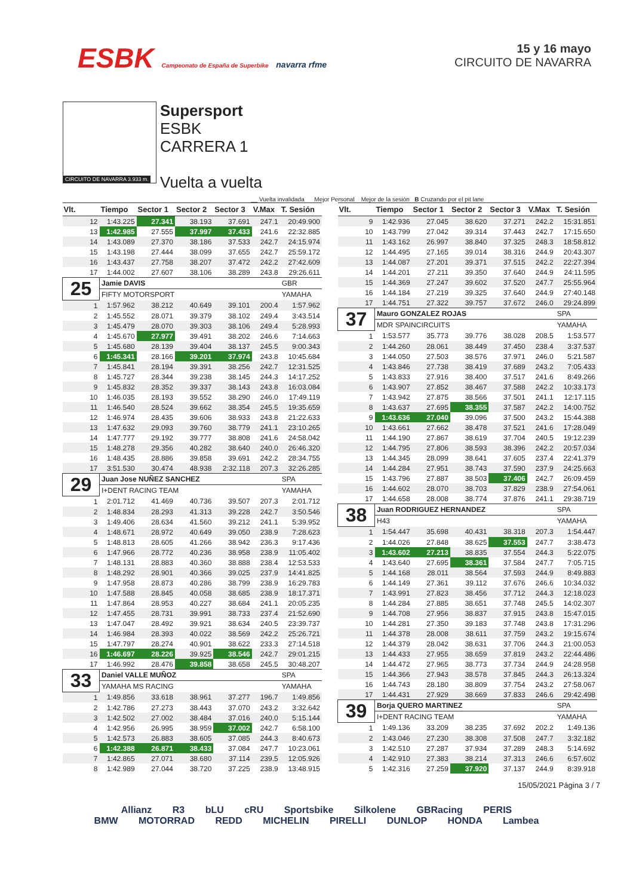ESBK Campeonato de España de Superbike navarra rfme
15 y 16 mayo
CIRCUITO DE NAVARRA
CIRCUITO DE NAVARRA 3.933 m.
Supersport
ESBK
CARRERA 1
Vuelta a vuelta
__ Vuelta invalidada Mejor Personal Mejor de la sesión B Cruzando por el pit lane
| Vlt. | Tiempo | Sector 1 | Sector 2 | Sector 3 | V.Max | T. Sesión |
| --- | --- | --- | --- | --- | --- | --- |
| 12 | 1:43.225 | 27.341 | 38.193 | 37.691 | 247.1 | 20:49.900 |
| 13 | 1:42.985 | 27.555 | 37.997 | 37.433 | 241.6 | 22:32.885 |
| 14 | 1:43.089 | 27.370 | 38.186 | 37.533 | 242.7 | 24:15.974 |
| 15 | 1:43.198 | 27.444 | 38.099 | 37.655 | 242.7 | 25:59.172 |
| 16 | 1:43.437 | 27.758 | 38.207 | 37.472 | 242.2 | 27:42.609 |
| 17 | 1:44.002 | 27.607 | 38.106 | 38.289 | 243.8 | 29:26.611 |
| 25 | Jamie DAVIS | | | | | GBR |
| | FIFTY MOTORSPORT | | | | | YAMAHA |
| 1 | 1:57.962 | 38.212 | 40.649 | 39.101 | 200.4 | 1:57.962 |
| 2 | 1:45.552 | 28.071 | 39.379 | 38.102 | 249.4 | 3:43.514 |
| 3 | 1:45.479 | 28.070 | 39.303 | 38.106 | 249.4 | 5:28.993 |
| 4 | 1:45.670 | 27.977 | 39.491 | 38.202 | 246.6 | 7:14.663 |
| 5 | 1:45.680 | 28.139 | 39.404 | 38.137 | 245.5 | 9:00.343 |
| 6 | 1:45.341 | 28.166 | 39.201 | 37.974 | 243.8 | 10:45.684 |
| 7 | 1:45.841 | 28.194 | 39.391 | 38.256 | 242.7 | 12:31.525 |
| 8 | 1:45.727 | 28.344 | 39.238 | 38.145 | 244.3 | 14:17.252 |
| 9 | 1:45.832 | 28.352 | 39.337 | 38.143 | 243.8 | 16:03.084 |
| 10 | 1:46.035 | 28.193 | 39.552 | 38.290 | 246.0 | 17:49.119 |
| 11 | 1:46.540 | 28.524 | 39.662 | 38.354 | 245.5 | 19:35.659 |
| 12 | 1:46.974 | 28.435 | 39.606 | 38.933 | 243.8 | 21:22.633 |
| 13 | 1:47.632 | 29.093 | 39.760 | 38.779 | 241.1 | 23:10.265 |
| 14 | 1:47.777 | 29.192 | 39.777 | 38.808 | 241.6 | 24:58.042 |
| 15 | 1:48.278 | 29.356 | 40.282 | 38.640 | 240.0 | 26:46.320 |
| 16 | 1:48.435 | 28.886 | 39.858 | 39.691 | 242.2 | 28:34.755 |
| 17 | 3:51.530 | 30.474 | 48.938 | 2:32.118 | 207.3 | 32:26.285 |
| 29 | Juan Jose NUÑEZ SANCHEZ | | | | | SPA |
| | I+DENT RACING TEAM | | | | | YAMAHA |
| 1 | 2:01.712 | 41.469 | 40.736 | 39.507 | 207.3 | 2:01.712 |
| 2 | 1:48.834 | 28.293 | 41.313 | 39.228 | 242.7 | 3:50.546 |
| 3 | 1:49.406 | 28.634 | 41.560 | 39.212 | 241.1 | 5:39.952 |
| 4 | 1:48.671 | 28.972 | 40.649 | 39.050 | 238.9 | 7:28.623 |
| 5 | 1:48.813 | 28.605 | 41.266 | 38.942 | 236.3 | 9:17.436 |
| 6 | 1:47.966 | 28.772 | 40.236 | 38.958 | 238.9 | 11:05.402 |
| 7 | 1:48.131 | 28.883 | 40.360 | 38.888 | 238.4 | 12:53.533 |
| 8 | 1:48.292 | 28.901 | 40.366 | 39.025 | 237.9 | 14:41.825 |
| 9 | 1:47.958 | 28.873 | 40.286 | 38.799 | 238.9 | 16:29.783 |
| 10 | 1:47.588 | 28.845 | 40.058 | 38.685 | 238.9 | 18:17.371 |
| 11 | 1:47.864 | 28.953 | 40.227 | 38.684 | 241.1 | 20:05.235 |
| 12 | 1:47.455 | 28.731 | 39.991 | 38.733 | 237.4 | 21:52.690 |
| 13 | 1:47.047 | 28.492 | 39.921 | 38.634 | 240.5 | 23:39.737 |
| 14 | 1:46.984 | 28.393 | 40.022 | 38.569 | 242.2 | 25:26.721 |
| 15 | 1:47.797 | 28.274 | 40.901 | 38.622 | 233.3 | 27:14.518 |
| 16 | 1:46.697 | 28.226 | 39.925 | 38.546 | 242.7 | 29:01.215 |
| 17 | 1:46.992 | 28.476 | 39.858 | 38.658 | 245.5 | 30:48.207 |
| 33 | Daniel VALLE MUÑOZ | | | | | SPA |
| | YAMAHA MS RACING | | | | | YAMAHA |
| 1 | 1:49.856 | 33.618 | 38.961 | 37.277 | 196.7 | 1:49.856 |
| 2 | 1:42.786 | 27.273 | 38.443 | 37.070 | 243.2 | 3:32.642 |
| 3 | 1:42.502 | 27.002 | 38.484 | 37.016 | 240.0 | 5:15.144 |
| 4 | 1:42.956 | 26.995 | 38.959 | 37.002 | 242.7 | 6:58.100 |
| 5 | 1:42.573 | 26.883 | 38.605 | 37.085 | 244.3 | 8:40.673 |
| 6 | 1:42.388 | 26.871 | 38.433 | 37.084 | 247.7 | 10:23.061 |
| 7 | 1:42.865 | 27.071 | 38.680 | 37.114 | 239.5 | 12:05.926 |
| 8 | 1:42.989 | 27.044 | 38.720 | 37.225 | 238.9 | 13:48.915 |
| Vlt. | Tiempo | Sector 1 | Sector 2 | Sector 3 | V.Max | T. Sesión |
| --- | --- | --- | --- | --- | --- | --- |
| 9 | 1:42.936 | 27.045 | 38.620 | 37.271 | 242.2 | 15:31.851 |
| 10 | 1:43.799 | 27.042 | 39.314 | 37.443 | 242.7 | 17:15.650 |
| 11 | 1:43.162 | 26.997 | 38.840 | 37.325 | 248.3 | 18:58.812 |
| 12 | 1:44.495 | 27.165 | 39.014 | 38.316 | 244.9 | 20:43.307 |
| 13 | 1:44.087 | 27.201 | 39.371 | 37.515 | 242.2 | 22:27.394 |
| 14 | 1:44.201 | 27.211 | 39.350 | 37.640 | 244.9 | 24:11.595 |
| 15 | 1:44.369 | 27.247 | 39.602 | 37.520 | 247.7 | 25:55.964 |
| 16 | 1:44.184 | 27.219 | 39.325 | 37.640 | 244.9 | 27:40.148 |
| 17 | 1:44.751 | 27.322 | 39.757 | 37.672 | 246.0 | 29:24.899 |
| 37 | Mauro GONZALEZ ROJAS | | | | | SPA |
| | MDR SPAINCIRCUITS | | | | | YAMAHA |
| 1 | 1:53.577 | 35.773 | 39.776 | 38.028 | 208.5 | 1:53.577 |
| 2 | 1:44.260 | 28.061 | 38.449 | 37.450 | 238.4 | 3:37.537 |
| 3 | 1:44.050 | 27.503 | 38.576 | 37.971 | 246.0 | 5:21.587 |
| 4 | 1:43.846 | 27.738 | 38.419 | 37.689 | 243.2 | 7:05.433 |
| 5 | 1:43.833 | 27.916 | 38.400 | 37.517 | 241.6 | 8:49.266 |
| 6 | 1:43.907 | 27.852 | 38.467 | 37.588 | 242.2 | 10:33.173 |
| 7 | 1:43.942 | 27.875 | 38.566 | 37.501 | 241.1 | 12:17.115 |
| 8 | 1:43.637 | 27.695 | 38.355 | 37.587 | 242.2 | 14:00.752 |
| 9 | 1:43.636 | 27.040 | 39.096 | 37.500 | 243.2 | 15:44.388 |
| 10 | 1:43.661 | 27.662 | 38.478 | 37.521 | 241.6 | 17:28.049 |
| 11 | 1:44.190 | 27.867 | 38.619 | 37.704 | 240.5 | 19:12.239 |
| 12 | 1:44.795 | 27.806 | 38.593 | 38.396 | 242.2 | 20:57.034 |
| 13 | 1:44.345 | 28.099 | 38.641 | 37.605 | 237.4 | 22:41.379 |
| 14 | 1:44.284 | 27.951 | 38.743 | 37.590 | 237.9 | 24:25.663 |
| 15 | 1:43.796 | 27.887 | 38.503 | 37.406 | 242.7 | 26:09.459 |
| 16 | 1:44.602 | 28.070 | 38.703 | 37.829 | 238.9 | 27:54.061 |
| 17 | 1:44.658 | 28.008 | 38.774 | 37.876 | 241.1 | 29:38.719 |
| 38 | Juan RODRIGUEZ HERNANDEZ | | | | | SPA |
| | H43 | | | | | YAMAHA |
| 1 | 1:54.447 | 35.698 | 40.431 | 38.318 | 207.3 | 1:54.447 |
| 2 | 1:44.026 | 27.848 | 38.625 | 37.553 | 247.7 | 3:38.473 |
| 3 | 1:43.602 | 27.213 | 38.835 | 37.554 | 244.3 | 5:22.075 |
| 4 | 1:43.640 | 27.695 | 38.361 | 37.584 | 247.7 | 7:05.715 |
| 5 | 1:44.168 | 28.011 | 38.564 | 37.593 | 244.9 | 8:49.883 |
| 6 | 1:44.149 | 27.361 | 39.112 | 37.676 | 246.6 | 10:34.032 |
| 7 | 1:43.991 | 27.823 | 38.456 | 37.712 | 244.3 | 12:18.023 |
| 8 | 1:44.284 | 27.885 | 38.651 | 37.748 | 245.5 | 14:02.307 |
| 9 | 1:44.708 | 27.956 | 38.837 | 37.915 | 243.8 | 15:47.015 |
| 10 | 1:44.281 | 27.350 | 39.183 | 37.748 | 243.8 | 17:31.296 |
| 11 | 1:44.378 | 28.008 | 38.611 | 37.759 | 243.2 | 19:15.674 |
| 12 | 1:44.379 | 28.042 | 38.631 | 37.706 | 244.3 | 21:00.053 |
| 13 | 1:44.433 | 27.955 | 38.659 | 37.819 | 243.2 | 22:44.486 |
| 14 | 1:44.472 | 27.965 | 38.773 | 37.734 | 244.9 | 24:28.958 |
| 15 | 1:44.366 | 27.943 | 38.578 | 37.845 | 244.3 | 26:13.324 |
| 16 | 1:44.743 | 28.180 | 38.809 | 37.754 | 243.2 | 27:58.067 |
| 17 | 1:44.431 | 27.929 | 38.669 | 37.833 | 246.6 | 29:42.498 |
| 39 | Borja QUERO MARTINEZ | | | | | SPA |
| | I+DENT RACING TEAM | | | | | YAMAHA |
| 1 | 1:49.136 | 33.209 | 38.235 | 37.692 | 202.2 | 1:49.136 |
| 2 | 1:43.046 | 27.230 | 38.308 | 37.508 | 247.7 | 3:32.182 |
| 3 | 1:42.510 | 27.287 | 37.934 | 37.289 | 248.3 | 5:14.692 |
| 4 | 1:42.910 | 27.383 | 38.214 | 37.313 | 246.6 | 6:57.602 |
| 5 | 1:42.316 | 27.259 | 37.920 | 37.137 | 244.9 | 8:39.918 |
15/05/2021 Página 3 / 7
Allianz R3 bLU cRU Sportsbike Silkolene GBRacing PERIS
BMW MOTORRAD REDD MICHELIN PIRELLI DUNLOP HONDA Lambea